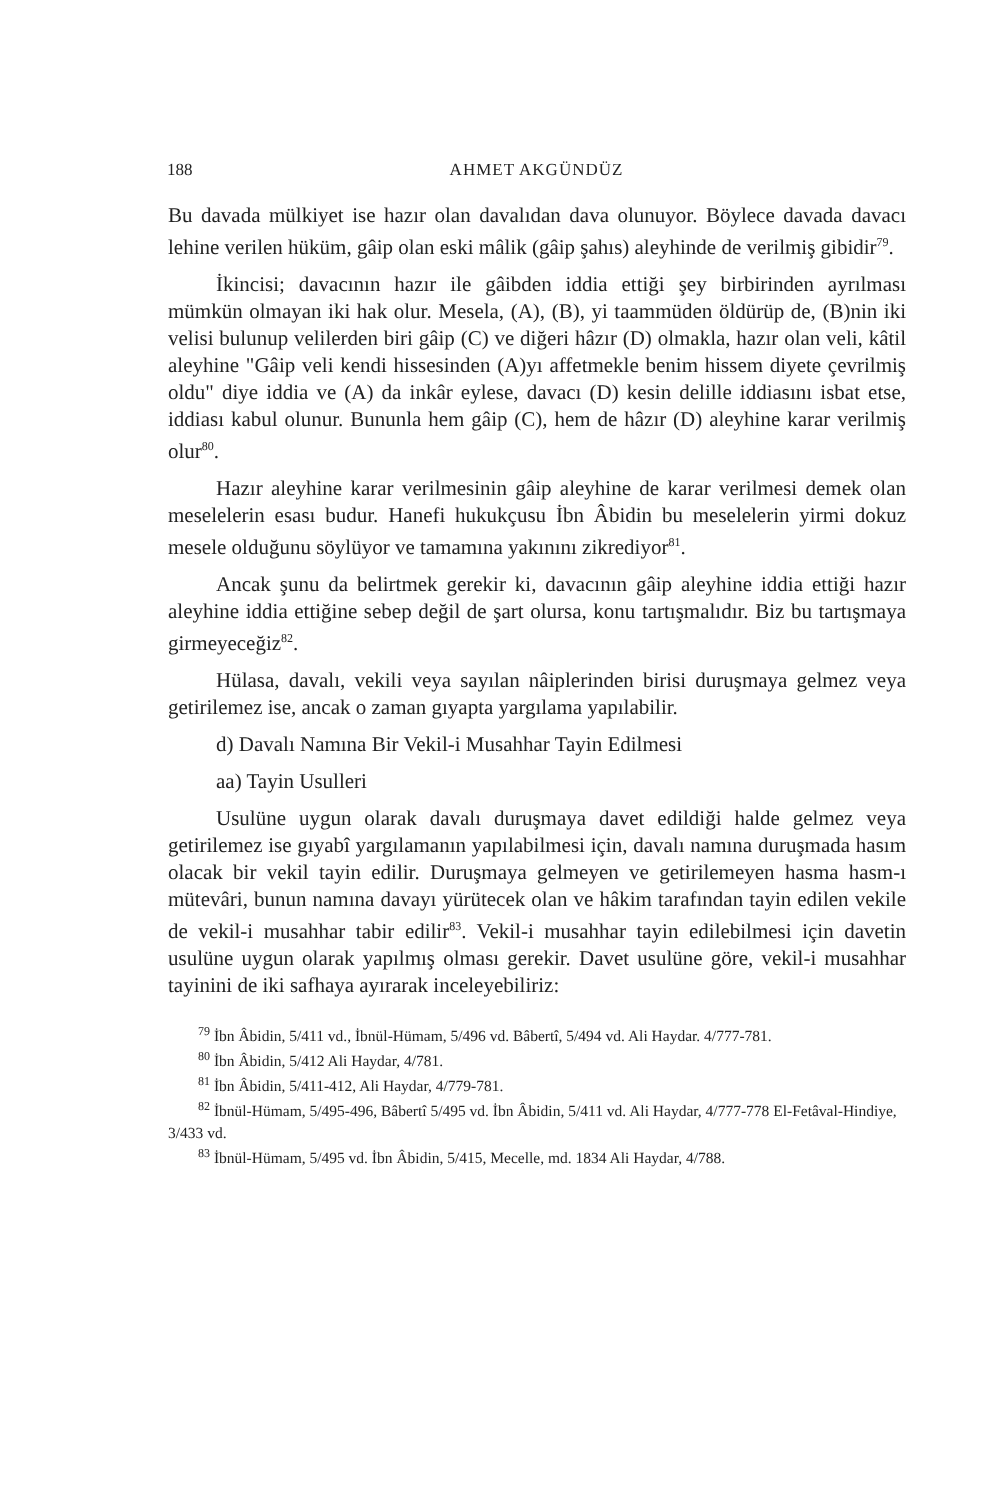188 AHMET AKGÜNDÜZ
Bu davada mülkiyet ise hazır olan davalıdan dava olunuyor. Böylece davada davacı lehine verilen hüküm, gâip olan eski mâlik (gâip şahıs) aleyhinde de verilmiş gibidir<sup>79</sup>.
İkincisi; davacının hazır ile gâibden iddia ettiği şey birbirinden ayrılması mümkün olmayan iki hak olur. Mesela, (A), (B), yi taammüden öldürüp de, (B)nin iki velisi bulunup velilerden biri gâip (C) ve diğeri hâzır (D) olmakla, hazır olan veli, kâtil aleyhine "Gâip veli kendi hissesinden (A)yı affetmekle benim hissem diyete çevrilmiş oldu" diye iddia ve (A) da inkâr eylese, davacı (D) kesin delille iddiasını isbat etse, iddiası kabul olunur. Bununla hem gâip (C), hem de hâzır (D) aleyhine karar verilmiş olur<sup>80</sup>.
Hazır aleyhine karar verilmesinin gâip aleyhine de karar verilmesi demek olan meselelerin esası budur. Hanefi hukukçusu İbn Âbidin bu meselelerin yirmi dokuz mesele olduğunu söylüyor ve tamamına yakınını zikrediyor<sup>81</sup>.
Ancak şunu da belirtmek gerekir ki, davacının gâip aleyhine iddia ettiği hazır aleyhine iddia ettiğine sebep değil de şart olursa, konu tartışmalıdır. Biz bu tartışmaya girmeyeceğiz<sup>82</sup>.
Hülasa, davalı, vekili veya sayılan nâiplerinden birisi duruşmaya gelmez veya getirilemez ise, ancak o zaman gıyapta yargılama yapılabilir.
d) Davalı Namına Bir Vekil-i Musahhar Tayin Edilmesi
aa) Tayin Usulleri
Usulüne uygun olarak davalı duruşmaya davet edildiği halde gelmez veya getirilemez ise gıyabî yargılamanın yapılabilmesi için, davalı namına duruşmada hasım olacak bir vekil tayin edilir. Duruşmaya gelmeyen ve getirilemeyen hasma hasm-ı mütevâri, bunun namına davayı yürütecek olan ve hâkim tarafından tayin edilen vekile de vekil-i musahhar tabir edilir<sup>83</sup>. Vekil-i musahhar tayin edilebilmesi için davetin usulüne uygun olarak yapılmış olması gerekir. Davet usulüne göre, vekil-i musahhar tayinini de iki safhaya ayırarak inceleyebiliriz:
<sup>79</sup> İbn Âbidin, 5/411 vd., İbnül-Hümam, 5/496 vd. Bâbertî, 5/494 vd. Ali Haydar. 4/777-781.
<sup>80</sup> İbn Âbidin, 5/412 Ali Haydar, 4/781.
<sup>81</sup> İbn Âbidin, 5/411-412, Ali Haydar, 4/779-781.
<sup>82</sup> İbnül-Hümam, 5/495-496, Bâbertî 5/495 vd. İbn Âbidin, 5/411 vd. Ali Haydar, 4/777-778 El-Fetâval-Hindiye, 3/433 vd.
<sup>83</sup> İbnül-Hümam, 5/495 vd. İbn Âbidin, 5/415, Mecelle, md. 1834 Ali Haydar, 4/788.